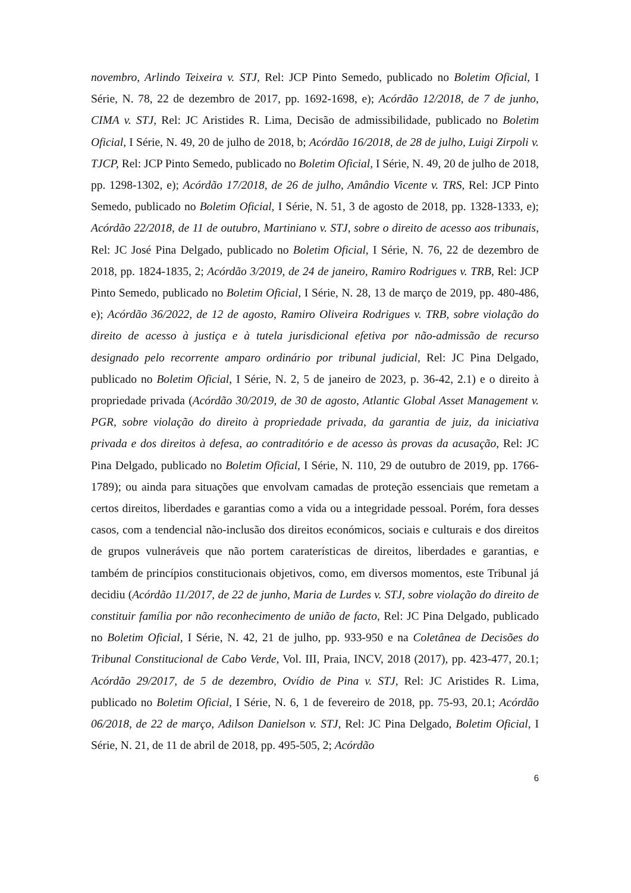novembro, Arlindo Teixeira v. STJ, Rel: JCP Pinto Semedo, publicado no Boletim Oficial, I Série, N. 78, 22 de dezembro de 2017, pp. 1692-1698, e); Acórdão 12/2018, de 7 de junho, CIMA v. STJ, Rel: JC Aristides R. Lima, Decisão de admissibilidade, publicado no Boletim Oficial, I Série, N. 49, 20 de julho de 2018, b; Acórdão 16/2018, de 28 de julho, Luigi Zirpoli v. TJCP, Rel: JCP Pinto Semedo, publicado no Boletim Oficial, I Série, N. 49, 20 de julho de 2018, pp. 1298-1302, e); Acórdão 17/2018, de 26 de julho, Amândio Vicente v. TRS, Rel: JCP Pinto Semedo, publicado no Boletim Oficial, I Série, N. 51, 3 de agosto de 2018, pp. 1328-1333, e); Acórdão 22/2018, de 11 de outubro, Martiniano v. STJ, sobre o direito de acesso aos tribunais, Rel: JC José Pina Delgado, publicado no Boletim Oficial, I Série, N. 76, 22 de dezembro de 2018, pp. 1824-1835, 2; Acórdão 3/2019, de 24 de janeiro, Ramiro Rodrigues v. TRB, Rel: JCP Pinto Semedo, publicado no Boletim Oficial, I Série, N. 28, 13 de março de 2019, pp. 480-486, e); Acórdão 36/2022, de 12 de agosto, Ramiro Oliveira Rodrigues v. TRB, sobre violação do direito de acesso à justiça e à tutela jurisdicional efetiva por não-admissão de recurso designado pelo recorrente amparo ordinário por tribunal judicial, Rel: JC Pina Delgado, publicado no Boletim Oficial, I Série, N. 2, 5 de janeiro de 2023, p. 36-42, 2.1) e o direito à propriedade privada (Acórdão 30/2019, de 30 de agosto, Atlantic Global Asset Management v. PGR, sobre violação do direito à propriedade privada, da garantia de juiz, da iniciativa privada e dos direitos à defesa, ao contraditório e de acesso às provas da acusação, Rel: JC Pina Delgado, publicado no Boletim Oficial, I Série, N. 110, 29 de outubro de 2019, pp. 1766-1789); ou ainda para situações que envolvam camadas de proteção essenciais que remetam a certos direitos, liberdades e garantias como a vida ou a integridade pessoal. Porém, fora desses casos, com a tendencial não-inclusão dos direitos económicos, sociais e culturais e dos direitos de grupos vulneráveis que não portem caraterísticas de direitos, liberdades e garantias, e também de princípios constitucionais objetivos, como, em diversos momentos, este Tribunal já decidiu (Acórdão 11/2017, de 22 de junho, Maria de Lurdes v. STJ, sobre violação do direito de constituir família por não reconhecimento de união de facto, Rel: JC Pina Delgado, publicado no Boletim Oficial, I Série, N. 42, 21 de julho, pp. 933-950 e na Coletânea de Decisões do Tribunal Constitucional de Cabo Verde, Vol. III, Praia, INCV, 2018 (2017), pp. 423-477, 20.1; Acórdão 29/2017, de 5 de dezembro, Ovídio de Pina v. STJ, Rel: JC Aristides R. Lima, publicado no Boletim Oficial, I Série, N. 6, 1 de fevereiro de 2018, pp. 75-93, 20.1; Acórdão 06/2018, de 22 de março, Adilson Danielson v. STJ, Rel: JC Pina Delgado, Boletim Oficial, I Série, N. 21, de 11 de abril de 2018, pp. 495-505, 2; Acórdão
6